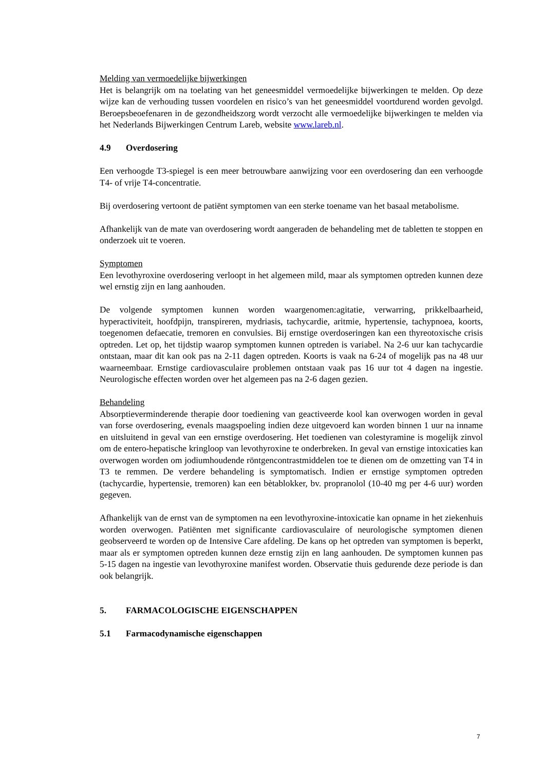Melding van vermoedelijke bijwerkingen
Het is belangrijk om na toelating van het geneesmiddel vermoedelijke bijwerkingen te melden. Op deze wijze kan de verhouding tussen voordelen en risico’s van het geneesmiddel voortdurend worden gevolgd. Beroepsbeoefenaren in de gezondheidszorg wordt verzocht alle vermoedelijke bijwerkingen te melden via het Nederlands Bijwerkingen Centrum Lareb, website www.lareb.nl.
4.9 Overdosering
Een verhoogde T3-spiegel is een meer betrouwbare aanwijzing voor een overdosering dan een verhoogde T4- of vrije T4-concentratie.
Bij overdosering vertoont de patiënt symptomen van een sterke toename van het basaal metabolisme.
Afhankelijk van de mate van overdosering wordt aangeraden de behandeling met de tabletten te stoppen en onderzoek uit te voeren.
Symptomen
Een levothyroxine overdosering verloopt in het algemeen mild, maar als symptomen optreden kunnen deze wel ernstig zijn en lang aanhouden.
De volgende symptomen kunnen worden waargenomen:agitatie, verwarring, prikkelbaarheid, hyperactiviteit, hoofdpijn, transpireren, mydriasis, tachycardie, aritmie, hypertensie, tachypnoea, koorts, toegenomen defaecatie, tremoren en convulsies. Bij ernstige overdoseringen kan een thyreotoxische crisis optreden. Let op, het tijdstip waarop symptomen kunnen optreden is variabel. Na 2-6 uur kan tachycardie ontstaan, maar dit kan ook pas na 2-11 dagen optreden. Koorts is vaak na 6-24 of mogelijk pas na 48 uur waarneembaar. Ernstige cardiovasculaire problemen ontstaan vaak pas 16 uur tot 4 dagen na ingestie. Neurologische effecten worden over het algemeen pas na 2-6 dagen gezien.
Behandeling
Absorptieverminderende therapie door toediening van geactiveerde kool kan overwogen worden in geval van forse overdosering, evenals maagspoeling indien deze uitgevoerd kan worden binnen 1 uur na inname en uitsluitend in geval van een ernstige overdosering. Het toedienen van colestyramine is mogelijk zinvol om de entero-hepatische kringloop van levothyroxine te onderbreken. In geval van ernstige intoxicaties kan overwogen worden om jodiumhoudende röntgencontrastmiddelen toe te dienen om de omzetting van T4 in T3 te remmen. De verdere behandeling is symptomatisch. Indien er ernstige symptomen optreden (tachycardie, hypertensie, tremoren) kan een bètablokker, bv. propranolol (10-40 mg per 4-6 uur) worden gegeven.
Afhankelijk van de ernst van de symptomen na een levothyroxine-intoxicatie kan opname in het ziekenhuis worden overwogen. Patiënten met significante cardiovasculaire of neurologische symptomen dienen geobserveerd te worden op de Intensive Care afdeling. De kans op het optreden van symptomen is beperkt, maar als er symptomen optreden kunnen deze ernstig zijn en lang aanhouden. De symptomen kunnen pas 5-15 dagen na ingestie van levothyroxine manifest worden. Observatie thuis gedurende deze periode is dan ook belangrijk.
5. FARMACOLOGISCHE EIGENSCHAPPEN
5.1 Farmacodynamische eigenschappen
7